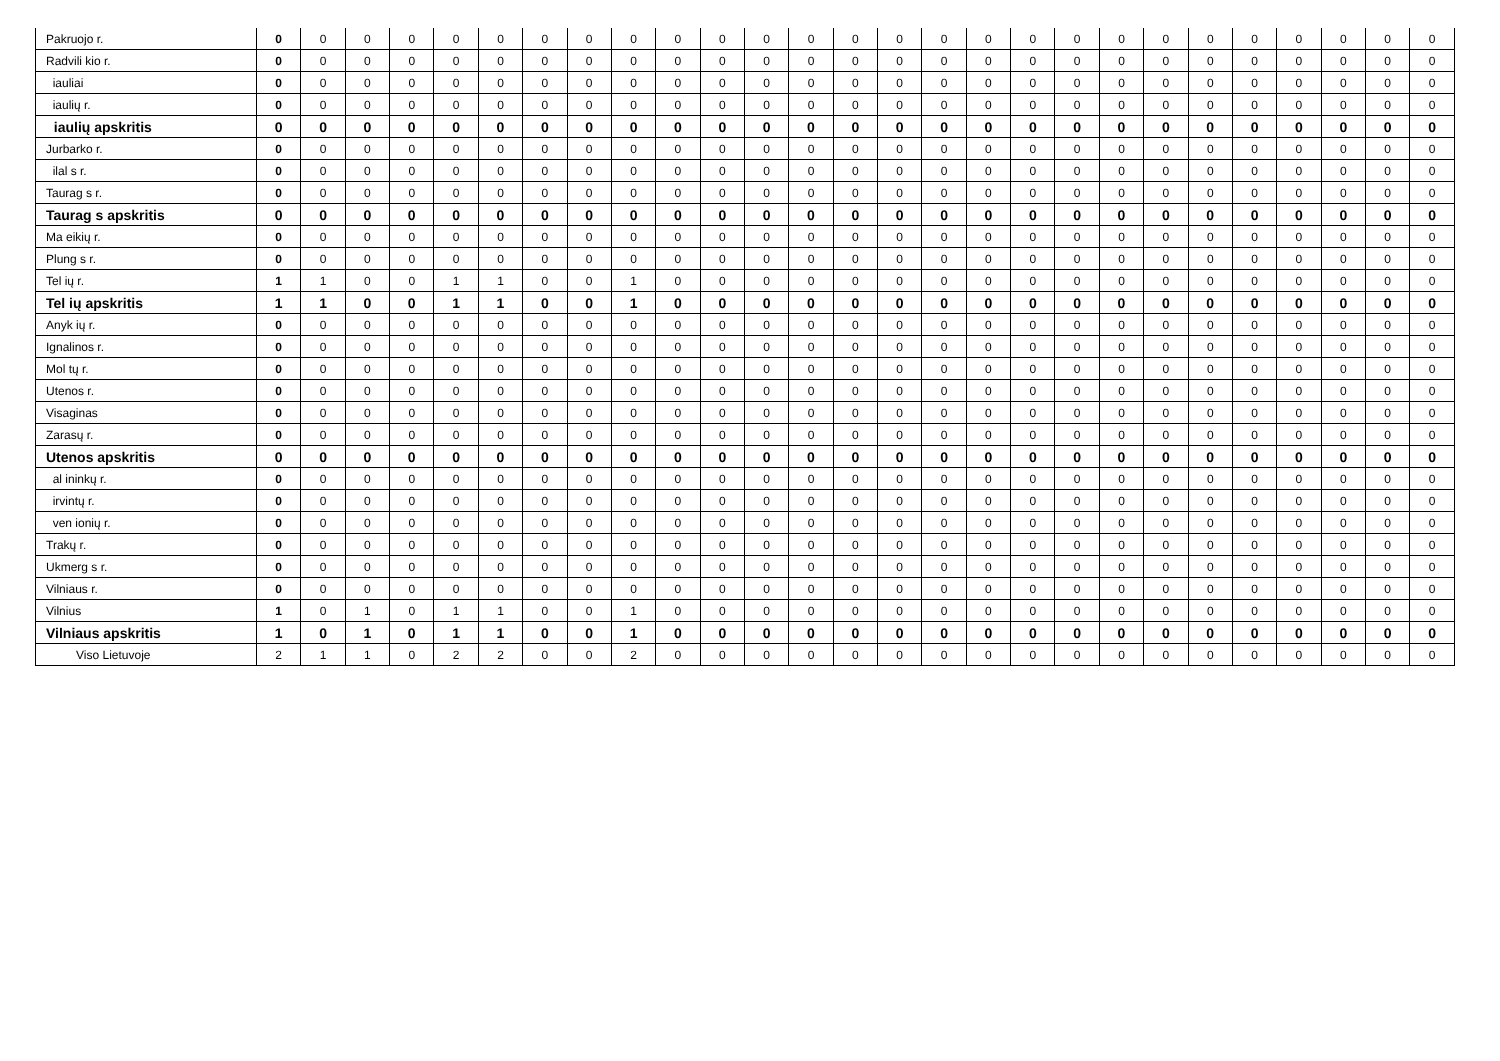| Pakruojo r. | 0 | 0 | 0 | 0 | 0 | 0 | 0 | 0 | 0 | 0 | 0 | 0 | 0 | 0 | 0 | 0 | 0 | 0 | 0 | 0 | 0 | 0 | 0 | 0 | 0 | 0 | 0 |
| Radvili kio r. | 0 | 0 | 0 | 0 | 0 | 0 | 0 | 0 | 0 | 0 | 0 | 0 | 0 | 0 | 0 | 0 | 0 | 0 | 0 | 0 | 0 | 0 | 0 | 0 | 0 | 0 | 0 |
| iauliai | 0 | 0 | 0 | 0 | 0 | 0 | 0 | 0 | 0 | 0 | 0 | 0 | 0 | 0 | 0 | 0 | 0 | 0 | 0 | 0 | 0 | 0 | 0 | 0 | 0 | 0 | 0 |
| iaulių r. | 0 | 0 | 0 | 0 | 0 | 0 | 0 | 0 | 0 | 0 | 0 | 0 | 0 | 0 | 0 | 0 | 0 | 0 | 0 | 0 | 0 | 0 | 0 | 0 | 0 | 0 | 0 |
| iaulių apskritis | 0 | 0 | 0 | 0 | 0 | 0 | 0 | 0 | 0 | 0 | 0 | 0 | 0 | 0 | 0 | 0 | 0 | 0 | 0 | 0 | 0 | 0 | 0 | 0 | 0 | 0 | 0 |
| Jurbarko r. | 0 | 0 | 0 | 0 | 0 | 0 | 0 | 0 | 0 | 0 | 0 | 0 | 0 | 0 | 0 | 0 | 0 | 0 | 0 | 0 | 0 | 0 | 0 | 0 | 0 | 0 | 0 |
| ilal s r. | 0 | 0 | 0 | 0 | 0 | 0 | 0 | 0 | 0 | 0 | 0 | 0 | 0 | 0 | 0 | 0 | 0 | 0 | 0 | 0 | 0 | 0 | 0 | 0 | 0 | 0 | 0 |
| Taurag s r. | 0 | 0 | 0 | 0 | 0 | 0 | 0 | 0 | 0 | 0 | 0 | 0 | 0 | 0 | 0 | 0 | 0 | 0 | 0 | 0 | 0 | 0 | 0 | 0 | 0 | 0 | 0 |
| Taurag s apskritis | 0 | 0 | 0 | 0 | 0 | 0 | 0 | 0 | 0 | 0 | 0 | 0 | 0 | 0 | 0 | 0 | 0 | 0 | 0 | 0 | 0 | 0 | 0 | 0 | 0 | 0 | 0 |
| Ma eikių r. | 0 | 0 | 0 | 0 | 0 | 0 | 0 | 0 | 0 | 0 | 0 | 0 | 0 | 0 | 0 | 0 | 0 | 0 | 0 | 0 | 0 | 0 | 0 | 0 | 0 | 0 | 0 |
| Plung s r. | 0 | 0 | 0 | 0 | 0 | 0 | 0 | 0 | 0 | 0 | 0 | 0 | 0 | 0 | 0 | 0 | 0 | 0 | 0 | 0 | 0 | 0 | 0 | 0 | 0 | 0 | 0 |
| Tel ių r. | 1 | 1 | 0 | 0 | 1 | 1 | 0 | 0 | 1 | 0 | 0 | 0 | 0 | 0 | 0 | 0 | 0 | 0 | 0 | 0 | 0 | 0 | 0 | 0 | 0 | 0 | 0 |
| Tel ių apskritis | 1 | 1 | 0 | 0 | 1 | 1 | 0 | 0 | 1 | 0 | 0 | 0 | 0 | 0 | 0 | 0 | 0 | 0 | 0 | 0 | 0 | 0 | 0 | 0 | 0 | 0 | 0 |
| Anyk ių r. | 0 | 0 | 0 | 0 | 0 | 0 | 0 | 0 | 0 | 0 | 0 | 0 | 0 | 0 | 0 | 0 | 0 | 0 | 0 | 0 | 0 | 0 | 0 | 0 | 0 | 0 | 0 |
| Ignalinos r. | 0 | 0 | 0 | 0 | 0 | 0 | 0 | 0 | 0 | 0 | 0 | 0 | 0 | 0 | 0 | 0 | 0 | 0 | 0 | 0 | 0 | 0 | 0 | 0 | 0 | 0 | 0 |
| Mol tų r. | 0 | 0 | 0 | 0 | 0 | 0 | 0 | 0 | 0 | 0 | 0 | 0 | 0 | 0 | 0 | 0 | 0 | 0 | 0 | 0 | 0 | 0 | 0 | 0 | 0 | 0 | 0 |
| Utenos r. | 0 | 0 | 0 | 0 | 0 | 0 | 0 | 0 | 0 | 0 | 0 | 0 | 0 | 0 | 0 | 0 | 0 | 0 | 0 | 0 | 0 | 0 | 0 | 0 | 0 | 0 | 0 |
| Visaginas | 0 | 0 | 0 | 0 | 0 | 0 | 0 | 0 | 0 | 0 | 0 | 0 | 0 | 0 | 0 | 0 | 0 | 0 | 0 | 0 | 0 | 0 | 0 | 0 | 0 | 0 | 0 |
| Zarasų r. | 0 | 0 | 0 | 0 | 0 | 0 | 0 | 0 | 0 | 0 | 0 | 0 | 0 | 0 | 0 | 0 | 0 | 0 | 0 | 0 | 0 | 0 | 0 | 0 | 0 | 0 | 0 |
| Utenos apskritis | 0 | 0 | 0 | 0 | 0 | 0 | 0 | 0 | 0 | 0 | 0 | 0 | 0 | 0 | 0 | 0 | 0 | 0 | 0 | 0 | 0 | 0 | 0 | 0 | 0 | 0 | 0 |
| al ininkų r. | 0 | 0 | 0 | 0 | 0 | 0 | 0 | 0 | 0 | 0 | 0 | 0 | 0 | 0 | 0 | 0 | 0 | 0 | 0 | 0 | 0 | 0 | 0 | 0 | 0 | 0 | 0 |
| irvintų r. | 0 | 0 | 0 | 0 | 0 | 0 | 0 | 0 | 0 | 0 | 0 | 0 | 0 | 0 | 0 | 0 | 0 | 0 | 0 | 0 | 0 | 0 | 0 | 0 | 0 | 0 | 0 |
| ven ionių r. | 0 | 0 | 0 | 0 | 0 | 0 | 0 | 0 | 0 | 0 | 0 | 0 | 0 | 0 | 0 | 0 | 0 | 0 | 0 | 0 | 0 | 0 | 0 | 0 | 0 | 0 | 0 |
| Trakų r. | 0 | 0 | 0 | 0 | 0 | 0 | 0 | 0 | 0 | 0 | 0 | 0 | 0 | 0 | 0 | 0 | 0 | 0 | 0 | 0 | 0 | 0 | 0 | 0 | 0 | 0 | 0 |
| Ukmerg s r. | 0 | 0 | 0 | 0 | 0 | 0 | 0 | 0 | 0 | 0 | 0 | 0 | 0 | 0 | 0 | 0 | 0 | 0 | 0 | 0 | 0 | 0 | 0 | 0 | 0 | 0 | 0 |
| Vilniaus r. | 0 | 0 | 0 | 0 | 0 | 0 | 0 | 0 | 0 | 0 | 0 | 0 | 0 | 0 | 0 | 0 | 0 | 0 | 0 | 0 | 0 | 0 | 0 | 0 | 0 | 0 | 0 |
| Vilnius | 1 | 0 | 1 | 0 | 1 | 1 | 0 | 0 | 1 | 0 | 0 | 0 | 0 | 0 | 0 | 0 | 0 | 0 | 0 | 0 | 0 | 0 | 0 | 0 | 0 | 0 | 0 |
| Vilniaus apskritis | 1 | 0 | 1 | 0 | 1 | 1 | 0 | 0 | 1 | 0 | 0 | 0 | 0 | 0 | 0 | 0 | 0 | 0 | 0 | 0 | 0 | 0 | 0 | 0 | 0 | 0 | 0 |
| Viso Lietuvoje | 2 | 1 | 1 | 0 | 2 | 2 | 0 | 0 | 2 | 0 | 0 | 0 | 0 | 0 | 0 | 0 | 0 | 0 | 0 | 0 | 0 | 0 | 0 | 0 | 0 | 0 | 0 |